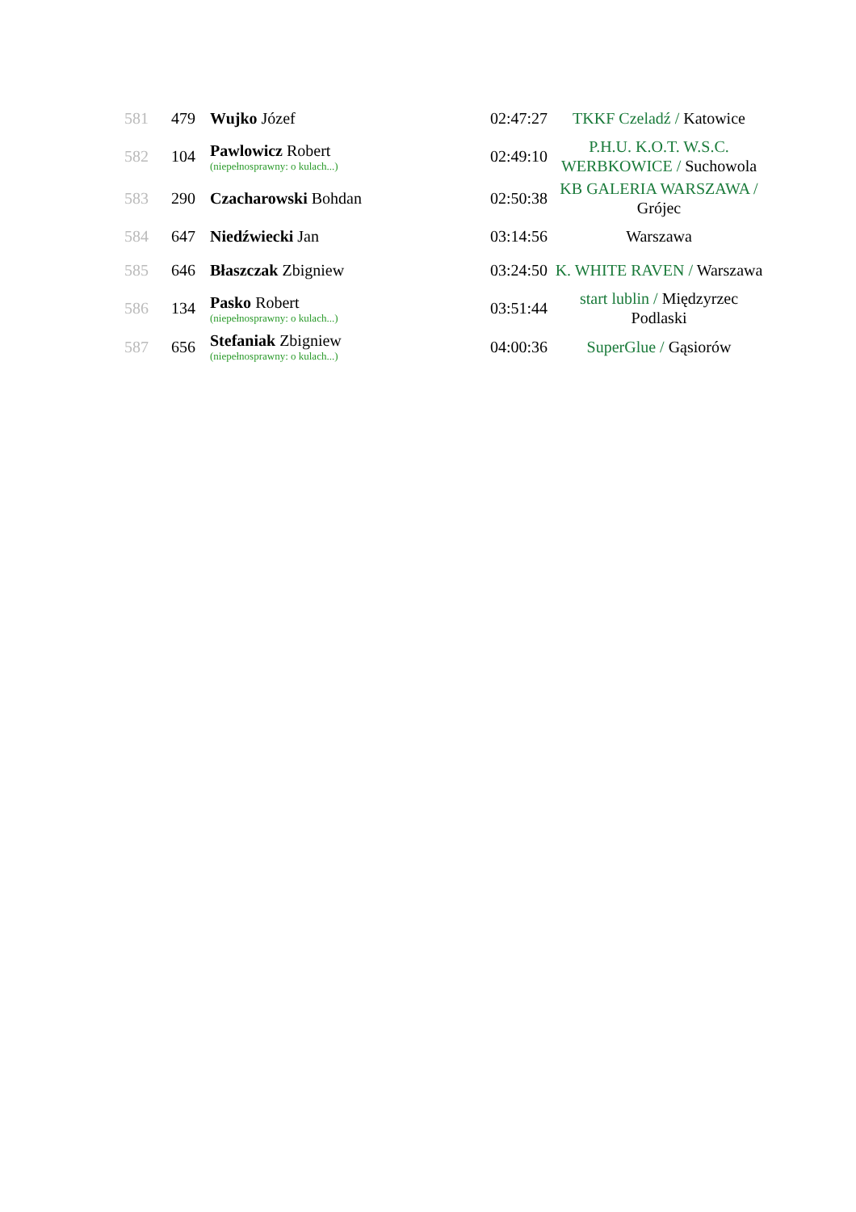| 581 | 479 | Wujko Józef | 02:47:27 | TKKF Czeladź / Katowice |
| 582 | 104 | Pawlowicz Robert (niepełnosprawny: o kulach...) | 02:49:10 | P.H.U. K.O.T. W.S.C. WERBKOWICE / Suchowola |
| 583 | 290 | Czacharowski Bohdan | 02:50:38 | KB GALERIA WARSZAWA / Grójec |
| 584 | 647 | Niedźwiecki Jan | 03:14:56 | Warszawa |
| 585 | 646 | Błaszczak Zbigniew | 03:24:50 | K. WHITE RAVEN / Warszawa |
| 586 | 134 | Pasko Robert (niepełnosprawny: o kulach...) | 03:51:44 | start lublin / Międzyrzec Podlaski |
| 587 | 656 | Stefaniak Zbigniew (niepełnosprawny: o kulach...) | 04:00:36 | SuperGlue / Gąsiorów |